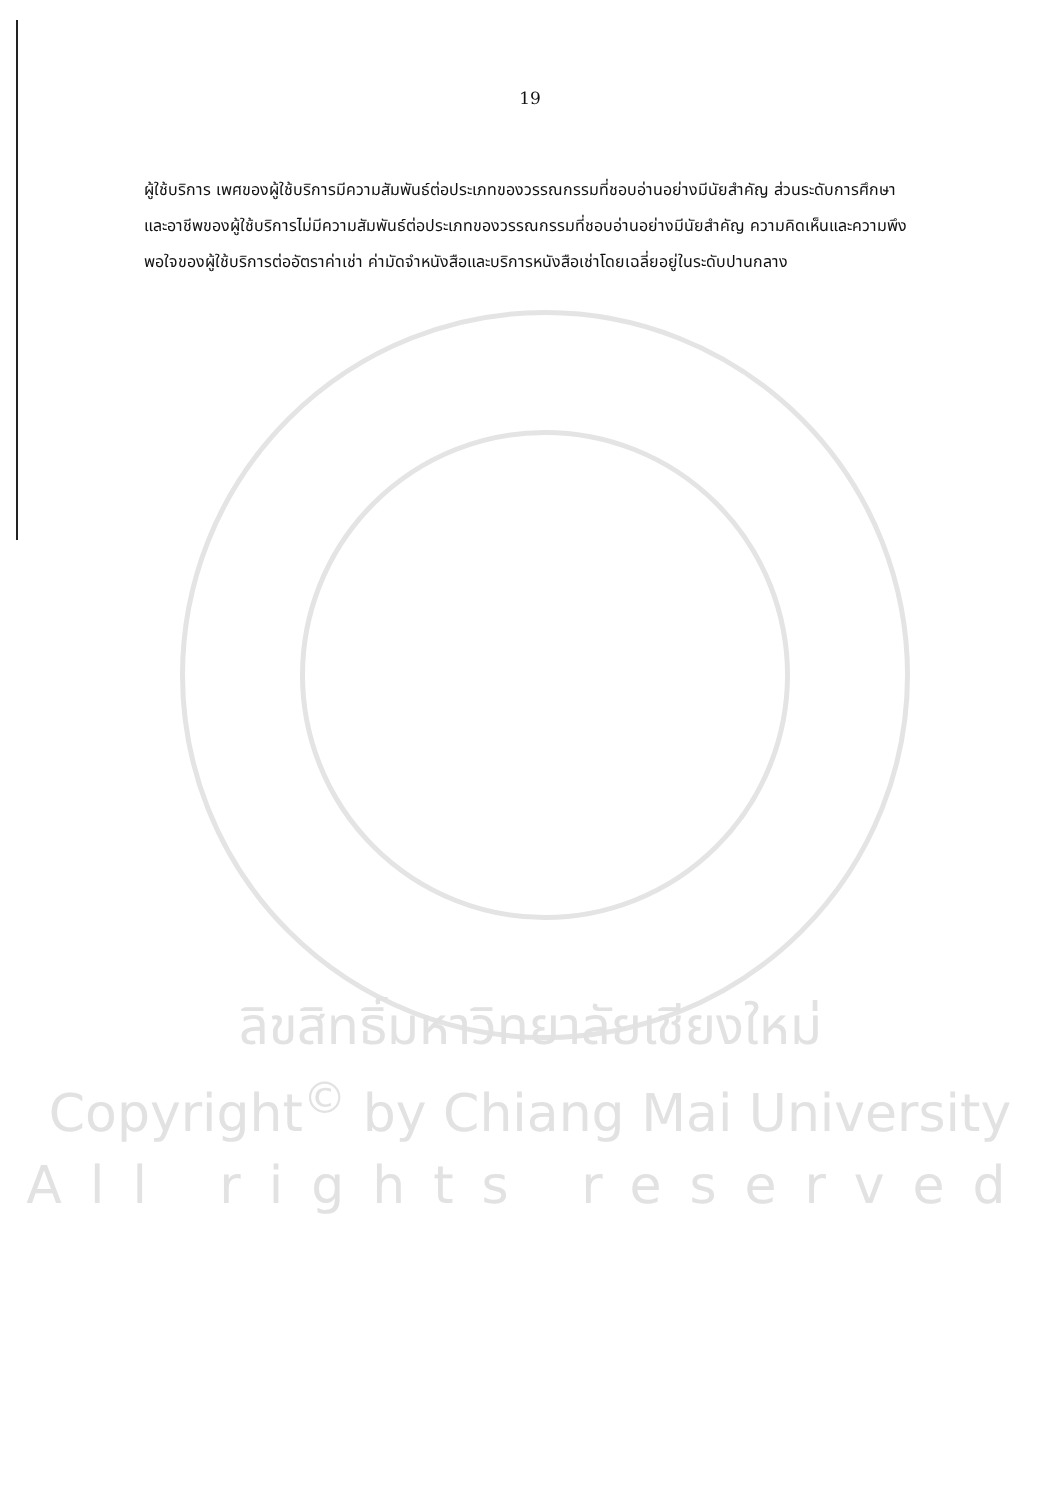19
ผู้ใช้บริการ เพศของผู้ใช้บริการมีความสัมพันธ์ต่อประเภทของวรรณกรรมที่ชอบอ่านอย่างมีนัยสำคัญ ส่วนระดับการศึกษาและอาชีพของผู้ใช้บริการไม่มีความสัมพันธ์ต่อประเภทของวรรณกรรมที่ชอบอ่านอย่างมีนัยสำคัญ ความคิดเห็นและความพึงพอใจของผู้ใช้บริการต่ออัตราค่าเช่า ค่ามัดจำหนังสือและบริการหนังสือเช่าโดยเฉลี่ยอยู่ในระดับปานกลาง
ลิขสิทธิ์มหาวิทยาลัยเชียงใหม่
Copyright<sup>©</sup> by Chiang Mai University
All rights reserved